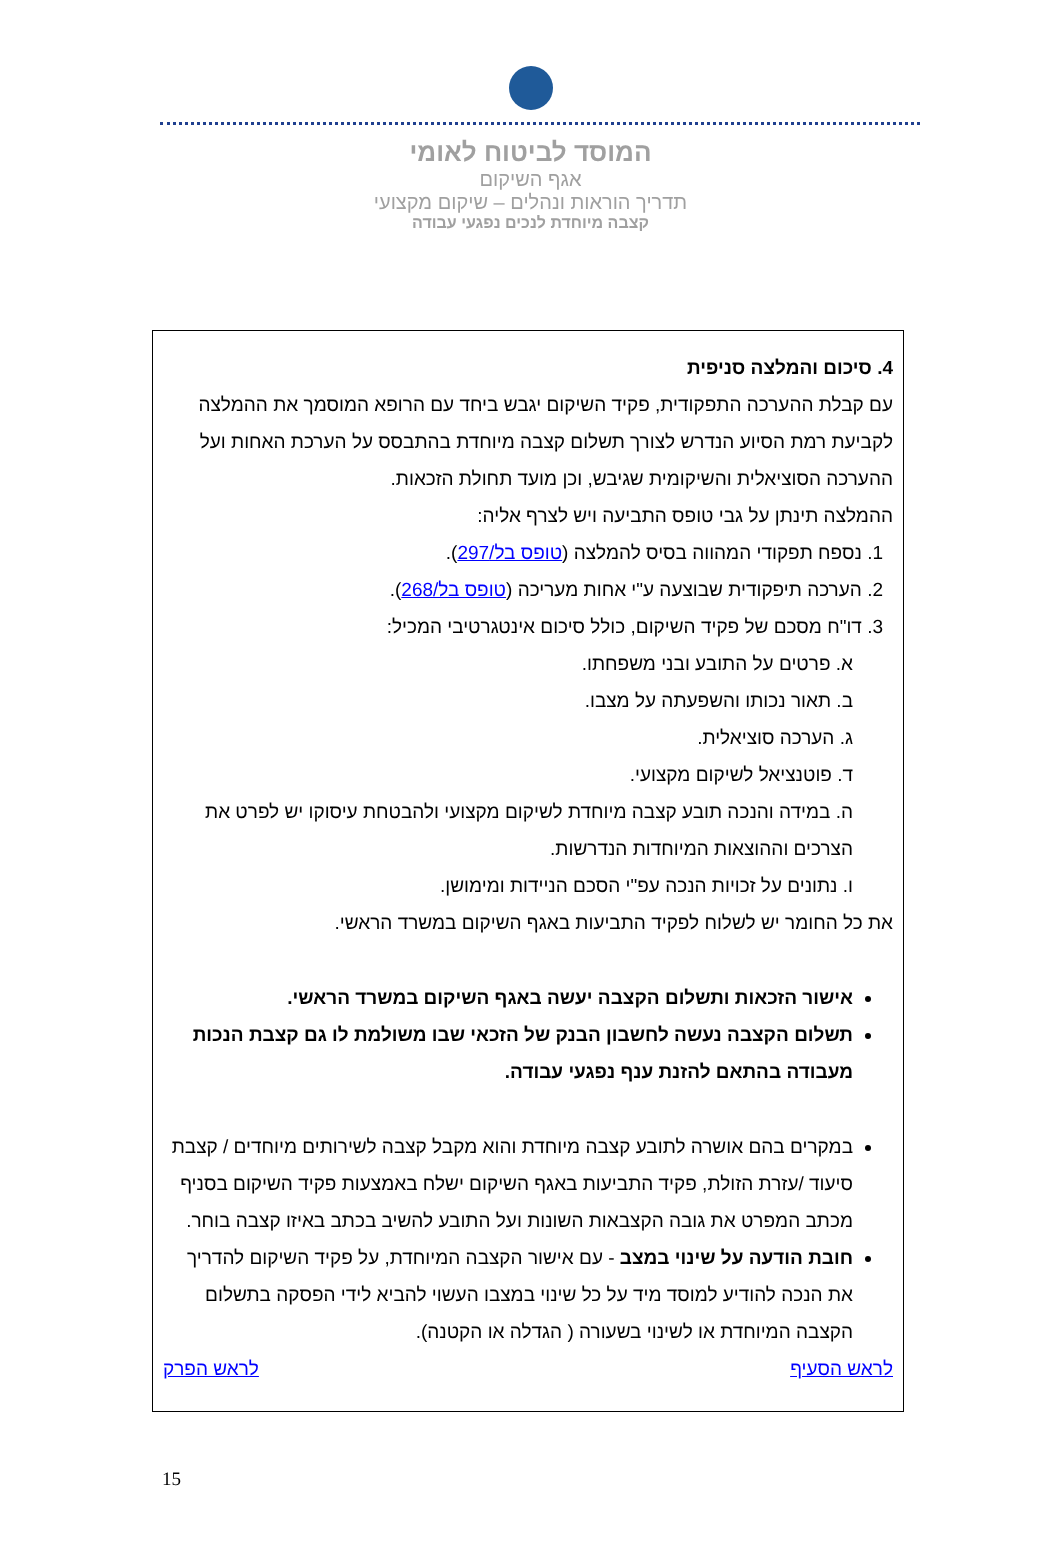המוסד לביטוח לאומי
אגף השיקום
תדריך הוראות ונהלים – שיקום מקצועי
קצבה מיוחדת לנכים נפגעי עבודה
4. סיכום והמלצה סניפית
עם קבלת ההערכה התפקודית, פקיד השיקום יגבש ביחד עם הרופא המוסמך את ההמלצה לקביעת רמת הסיוע הנדרש לצורך תשלום קצבה מיוחדת בהתבסס על הערכת האחות ועל ההערכה הסוציאלית והשיקומית שגיבש, וכן מועד תחולת הזכאות.
ההמלצה תינתן על גבי טופס התביעה ויש לצרף אליה:
1. נספח תפקודי המהווה בסיס להמלצה (טופס בל/297).
2. הערכה תיפקודית שבוצעה ע"י אחות מעריכה (טופס בל/268).
3. דו"ח מסכם של פקיד השיקום, כולל סיכום אינטגרטיבי המכיל:
א. פרטים על התובע ובני משפחתו.
ב. תאור נכותו והשפעתה על מצבו.
ג. הערכה סוציאלית.
ד. פוטנציאל לשיקום מקצועי.
ה. במידה והנכה תובע קצבה מיוחדת לשיקום מקצועי ולהבטחת עיסוקו יש לפרט את הצרכים וההוצאות המיוחדות הנדרשות.
ו. נתונים על זכויות הנכה עפ"י הסכם הניידות ומימושן.
את כל החומר יש לשלוח לפקיד התביעות באגף השיקום במשרד הראשי.
אישור הזכאות ותשלום הקצבה יעשה באגף השיקום במשרד הראשי.
תשלום הקצבה נעשה לחשבון הבנק של הזכאי שבו משולמת לו גם קצבת הנכות מעבודה בהתאם להזנת ענף נפגעי עבודה.
במקרים בהם אושרה לתובע קצבה מיוחדת והוא מקבל קצבה לשירותים מיוחדים / קצבת סיעוד /עזרת הזולת, פקיד התביעות באגף השיקום ישלח באמצעות פקיד השיקום בסניף מכתב המפרט את גובה הקצבאות השונות ועל התובע להשיב בכתב באיזו קצבה בוחר.
חובת הודעה על שינוי במצב - עם אישור הקצבה המיוחדת, על פקיד השיקום להדריך את הנכה להודיע למוסד מיד על כל שינוי במצבו העשוי להביא לידי הפסקה בתשלום הקצבה המיוחדת או לשינוי בשעורה ( הגדלה או הקטנה).
לראש הסעיף לראש הפרק
15